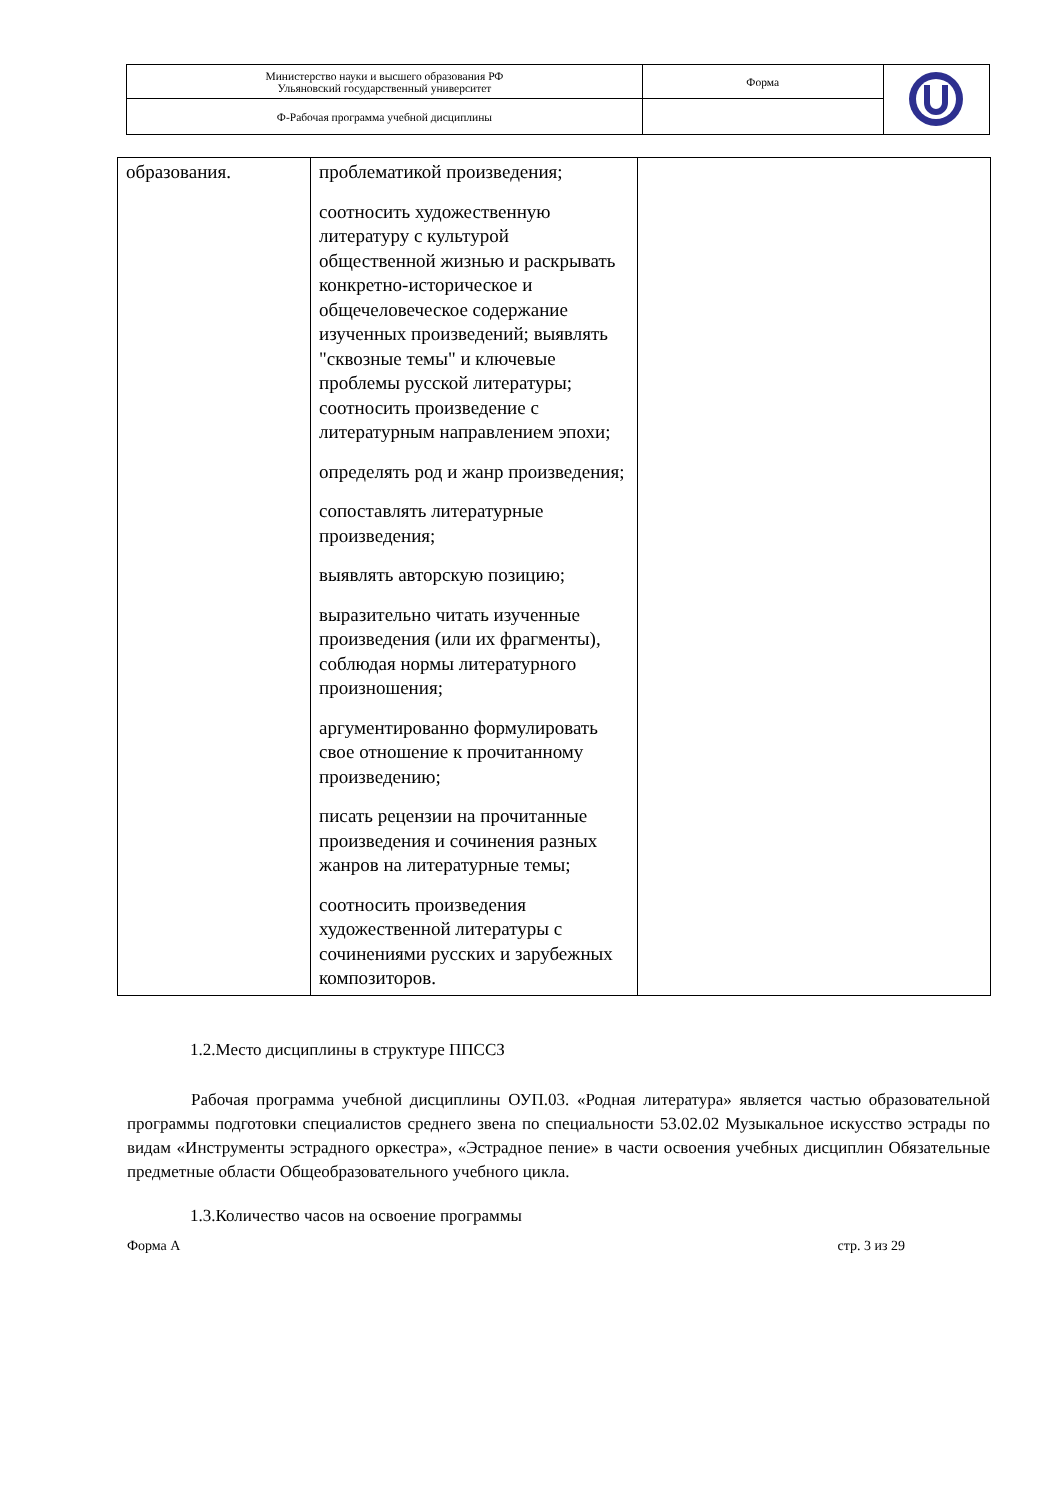| Министерство науки и высшего образования РФ Ульяновский государственный университет | Форма | |
| Ф-Рабочая программа учебной дисциплины | | |
| образования. | проблематикой произведения; соотносить художественную литературу с культурой общественной жизнью и раскрывать конкретно-историческое и общечеловеческое содержание изученных произведений; выявлять "сквозные темы" и ключевые проблемы русской литературы; соотносить произведение с литературным направлением эпохи; определять род и жанр произведения; сопоставлять литературные произведения; выявлять авторскую позицию; выразительно читать изученные произведения (или их фрагменты), соблюдая нормы литературного произношения; аргументированно формулировать свое отношение к прочитанному произведению; писать рецензии на прочитанные произведения и сочинения разных жанров на литературные темы; соотносить произведения художественной литературы с сочинениями русских и зарубежных композиторов. | |
1.2.Место дисциплины в структуре ППССЗ
Рабочая программа учебной дисциплины ОУП.03. «Родная литература» является частью образовательной программы подготовки специалистов среднего звена по специальности 53.02.02 Музыкальное искусство эстрады по видам «Инструменты эстрадного оркестра», «Эстрадное пение» в части освоения учебных дисциплин Обязательные предметные области Общеобразовательного учебного цикла.
1.3.Количество часов на освоение программы
Форма А стр. 3 из 29